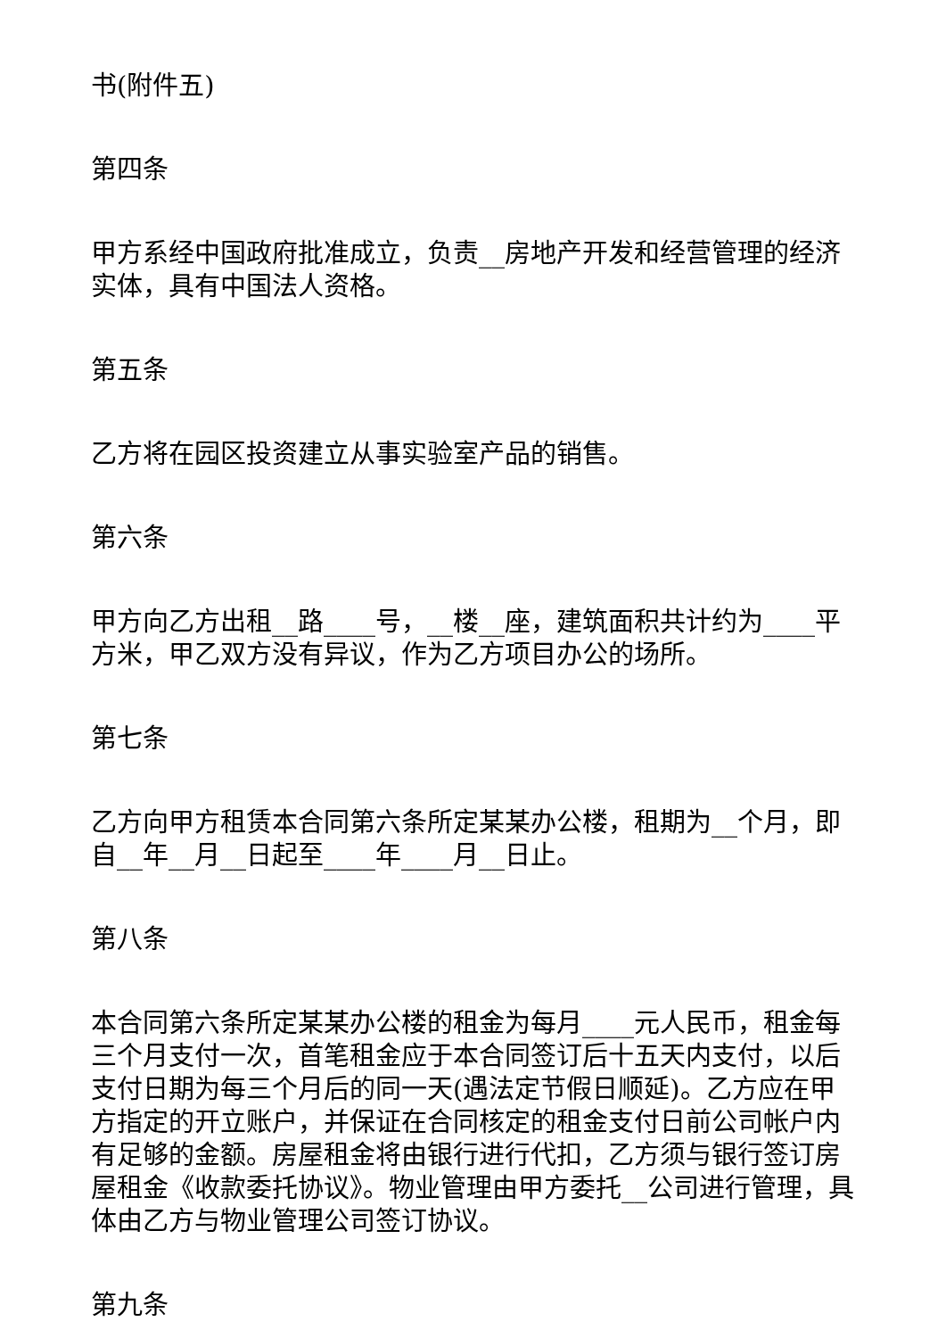书(附件五)
第四条
甲方系经中国政府批准成立，负责__房地产开发和经营管理的经济实体，具有中国法人资格。
第五条
乙方将在园区投资建立从事实验室产品的销售。
第六条
甲方向乙方出租__路____号，__楼__座，建筑面积共计约为____平方米，甲乙双方没有异议，作为乙方项目办公的场所。
第七条
乙方向甲方租赁本合同第六条所定某某办公楼，租期为__个月，即自__年__月__日起至____年____月__日止。
第八条
本合同第六条所定某某办公楼的租金为每月____元人民币，租金每三个月支付一次，首笔租金应于本合同签订后十五天内支付，以后支付日期为每三个月后的同一天(遇法定节假日顺延)。乙方应在甲方指定的开立账户，并保证在合同核定的租金支付日前公司帐户内有足够的金额。房屋租金将由银行进行代扣，乙方须与银行签订房屋租金《收款委托协议》。物业管理由甲方委托__公司进行管理，具体由乙方与物业管理公司签订协议。
第九条